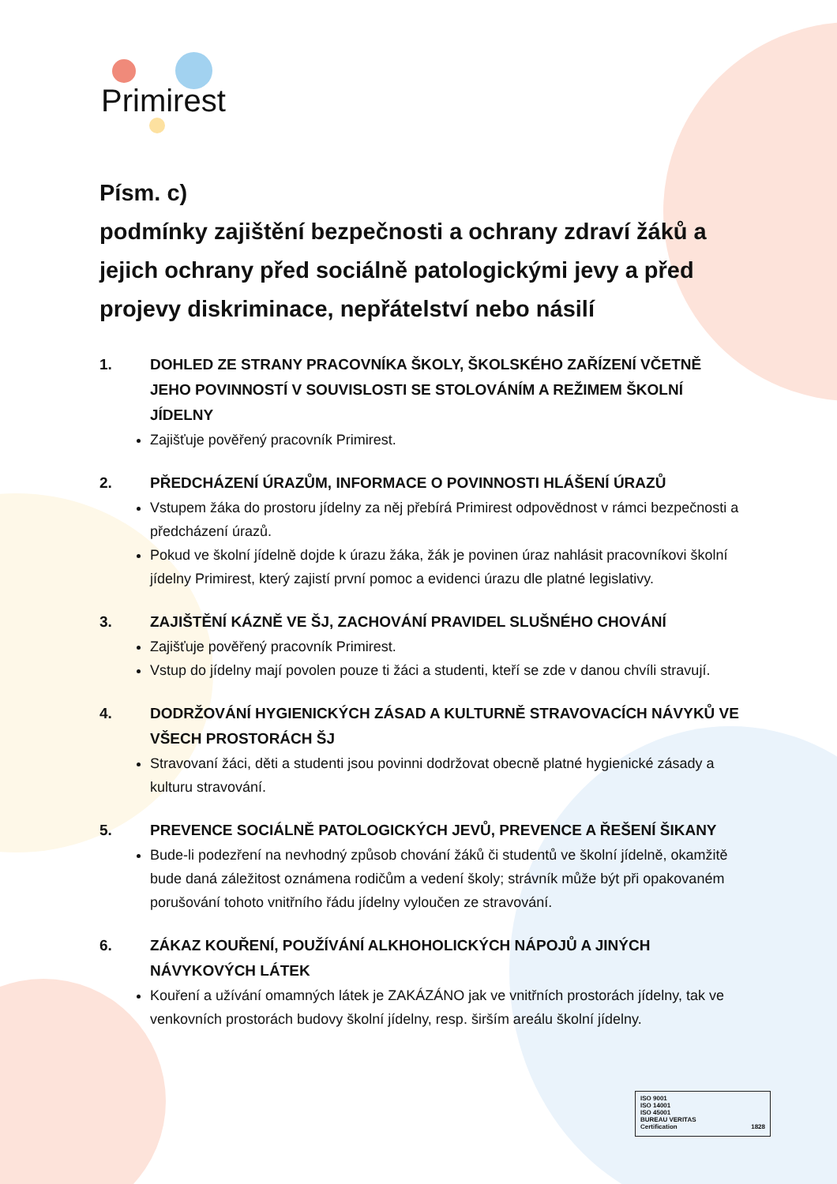Primirest
Písm. c)
podmínky zajištění bezpečnosti a ochrany zdraví žáků a jejich ochrany před sociálně patologickými jevy a před projevy diskriminace, nepřátelství nebo násilí
1. DOHLED ZE STRANY PRACOVNÍKA ŠKOLY, ŠKOLSKÉHO ZAŘÍZENÍ VČETNĚ JEHO POVINNOSTÍ V SOUVISLOSTI SE STOLOVÁNÍM A REŽIMEM ŠKOLNÍ JÍDELNY
Zajišťuje pověřený pracovník Primirest.
2. PŘEDCHÁZENÍ ÚRAZŮM, INFORMACE O POVINNOSTI HLÁŠENÍ ÚRAZŮ
Vstupem žáka do prostoru jídelny za něj přebírá Primirest odpovědnost v rámci bezpečnosti a předcházení úrazů.
Pokud ve školní jídelně dojde k úrazu žáka, žák je povinen úraz nahlásit pracovníkovi školní jídelny Primirest, který zajistí první pomoc a evidenci úrazu dle platné legislativy.
3. ZAJIŠTĚNÍ KÁZNĚ VE ŠJ, ZACHOVÁNÍ PRAVIDEL SLUŠNÉHO CHOVÁNÍ
Zajišťuje pověřený pracovník Primirest.
Vstup do jídelny mají povolen pouze ti žáci a studenti, kteří se zde v danou chvíli stravují.
4. DODRŽOVÁNÍ HYGIENICKÝCH ZÁSAD A KULTURNĚ STRAVOVACÍCH NÁVYKŮ VE VŠECH PROSTORÁCH ŠJ
Stravovaní žáci, děti a studenti jsou povinni dodržovat obecně platné hygienické zásady a kulturu stravování.
5. PREVENCE SOCIÁLNĚ PATOLOGICKÝCH JEVŮ, PREVENCE A ŘEŠENÍ ŠIKANY
Bude-li podezření na nevhodný způsob chování žáků či studentů ve školní jídelně, okamžitě bude daná záležitost oznámena rodičům a vedení školy; strávník může být při opakovaném porušování tohoto vnitřního řádu jídelny vyloučen ze stravování.
6. ZÁKAZ KOUŘENÍ, POUŽÍVÁNÍ ALKHOHOLICKÝCH NÁPOJŮ A JINÝCH NÁVYKOVÝCH LÁTEK
Kouření a užívání omamných látek je ZAKÁZÁNO jak ve vnitřních prostorách jídelny, tak ve venkovních prostorách budovy školní jídelny, resp. širším areálu školní jídelny.
ISO 9001
ISO 14001
ISO 45001
BUREAU VERITAS
Certification 1828